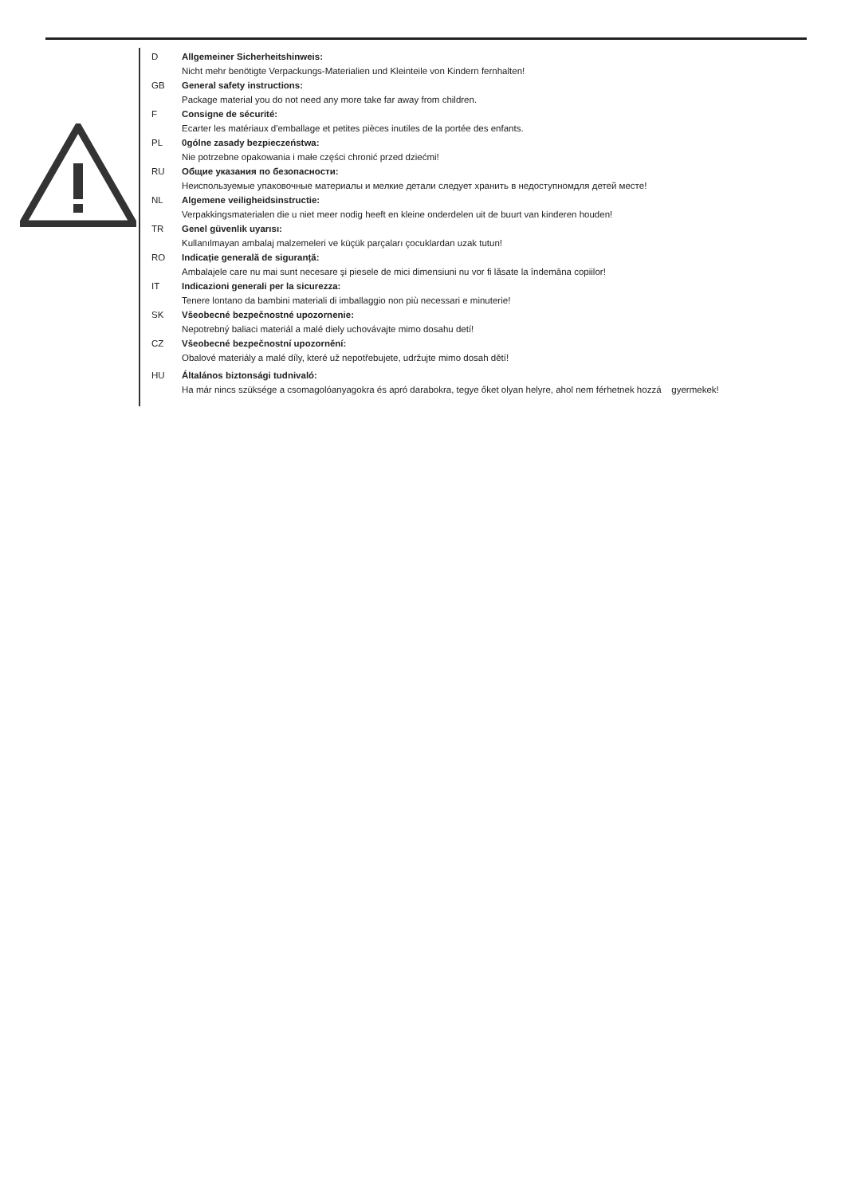D Allgemeiner Sicherheitshinweis:
Nicht mehr benötigte Verpackungs-Materialien und Kleinteile von Kindern fernhalten!
GB General safety instructions:
Package material you do not need any more take far away from children.
F Consigne de sécurité:
Ecarter les matériaux d'emballage et petites pièces inutiles de la portée des enfants.
PL 0gólne zasady bezpieczeństwa:
Nie potrzebne opakowania i małe części chronić przed dziećmi!
RU Общие указания по безопасности:
Неиспользуемые упаковочные материалы и мелкие детали следует хранить в недоступномдля детей месте!
NL Algemene veiligheidsinstructie:
Verpakkingsmaterialen die u niet meer nodig heeft en kleine onderdelen uit de buurt van kinderen houden!
TR Genel güvenlik uyarısı:
Kullanılmayan ambalaj malzemeleri ve küçük parçaları çocuklardan uzak tutun!
RO Indicație generală de siguranță:
Ambalajele care nu mai sunt necesare şi piesele de mici dimensiuni nu vor fi lăsate la îndemâna copiilor!
IT Indicazioni generali per la sicurezza:
Tenere lontano da bambini materiali di imballaggio non più necessari e minuterie!
SK Všeobecné bezpečnostné upozornenie:
Nepotrebný baliaci materiál a malé diely uchovávajte mimo dosahu detí!
CZ Všeobecné bezpečnostní upozornění:
Obalové materiály a malé díly, které už nepotřebujete, udržujte mimo dosah dětí!
HU Általános biztonsági tudnivaló:
Ha már nincs szüksége a csomagolóanyagokra és apró darabokra, tegye őket olyan helyre, ahol nem férhetnek hozzá gyermekek!